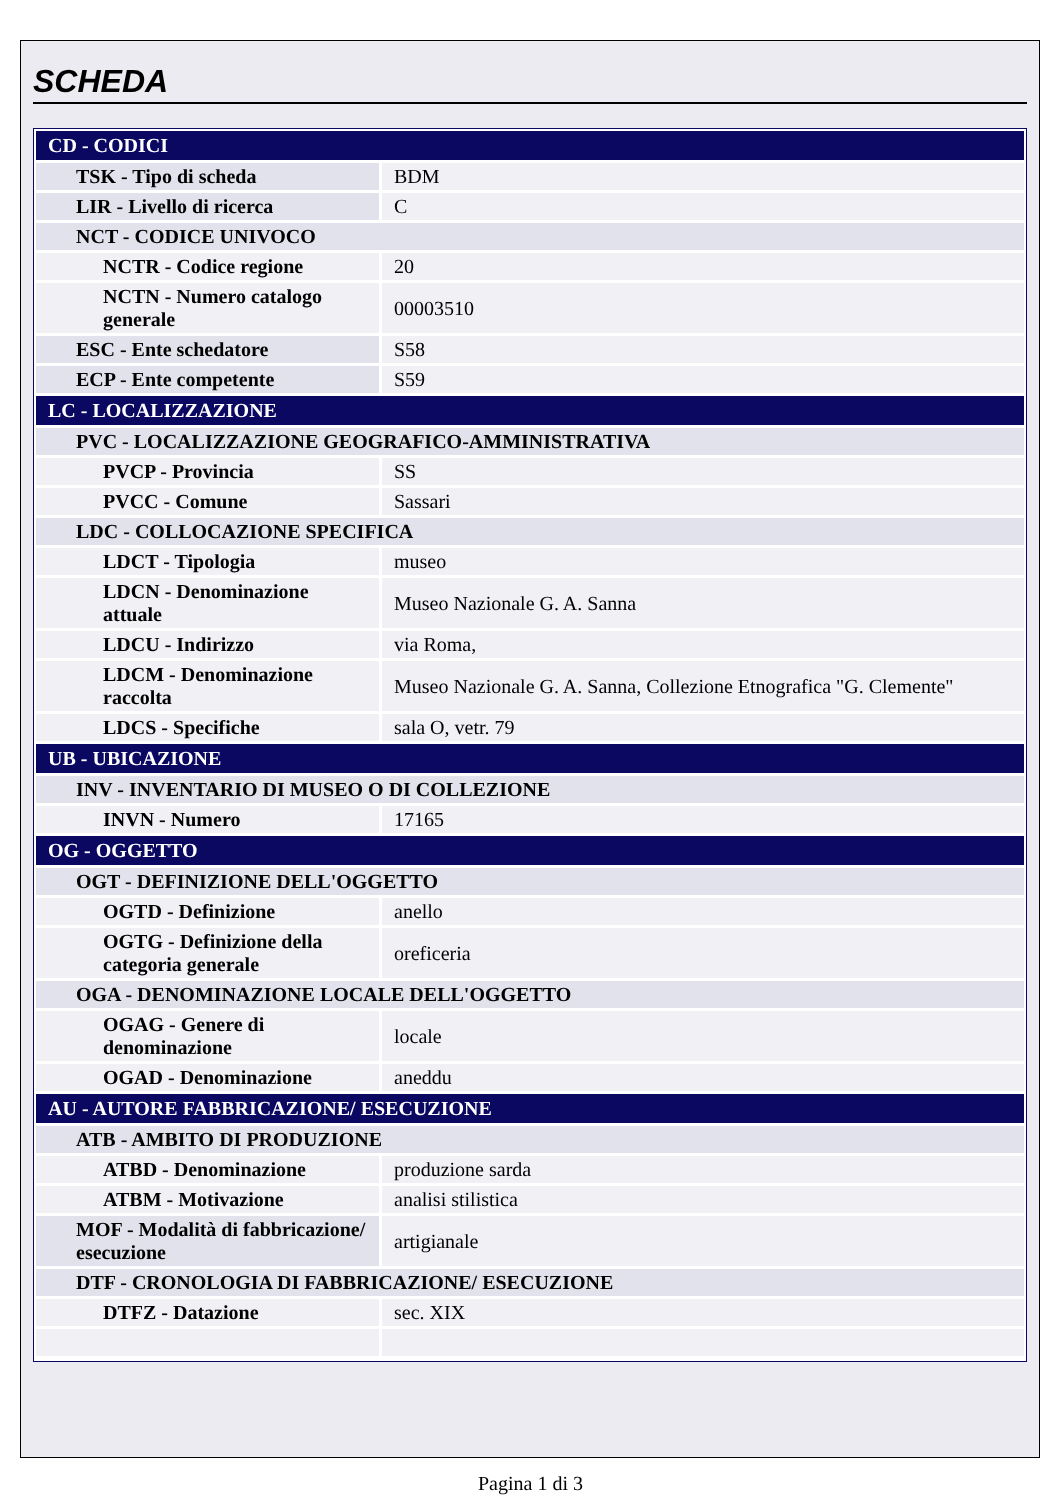SCHEDA
| CD - CODICI | |
| TSK - Tipo di scheda | BDM |
| LIR - Livello di ricerca | C |
| NCT - CODICE UNIVOCO | |
| NCTR - Codice regione | 20 |
| NCTN - Numero catalogo generale | 00003510 |
| ESC - Ente schedatore | S58 |
| ECP - Ente competente | S59 |
| LC - LOCALIZZAZIONE | |
| PVC - LOCALIZZAZIONE GEOGRAFICO-AMMINISTRATIVA | |
| PVCP - Provincia | SS |
| PVCC - Comune | Sassari |
| LDC - COLLOCAZIONE SPECIFICA | |
| LDCT - Tipologia | museo |
| LDCN - Denominazione attuale | Museo Nazionale G. A. Sanna |
| LDCU - Indirizzo | via Roma, |
| LDCM - Denominazione raccolta | Museo Nazionale G. A. Sanna, Collezione Etnografica "G. Clemente" |
| LDCS - Specifiche | sala O, vetr. 79 |
| UB - UBICAZIONE | |
| INV - INVENTARIO DI MUSEO O DI COLLEZIONE | |
| INVN - Numero | 17165 |
| OG - OGGETTO | |
| OGT - DEFINIZIONE DELL'OGGETTO | |
| OGTD - Definizione | anello |
| OGTG - Definizione della categoria generale | oreficeria |
| OGA - DENOMINAZIONE LOCALE DELL'OGGETTO | |
| OGAG - Genere di denominazione | locale |
| OGAD - Denominazione | aneddu |
| AU - AUTORE FABBRICAZIONE/ ESECUZIONE | |
| ATB - AMBITO DI PRODUZIONE | |
| ATBD - Denominazione | produzione sarda |
| ATBM - Motivazione | analisi stilistica |
| MOF - Modalità di fabbricazione/ esecuzione | artigianale |
| DTF - CRONOLOGIA DI FABBRICAZIONE/ ESECUZIONE | |
| DTFZ - Datazione | sec. XIX |
Pagina 1 di 3